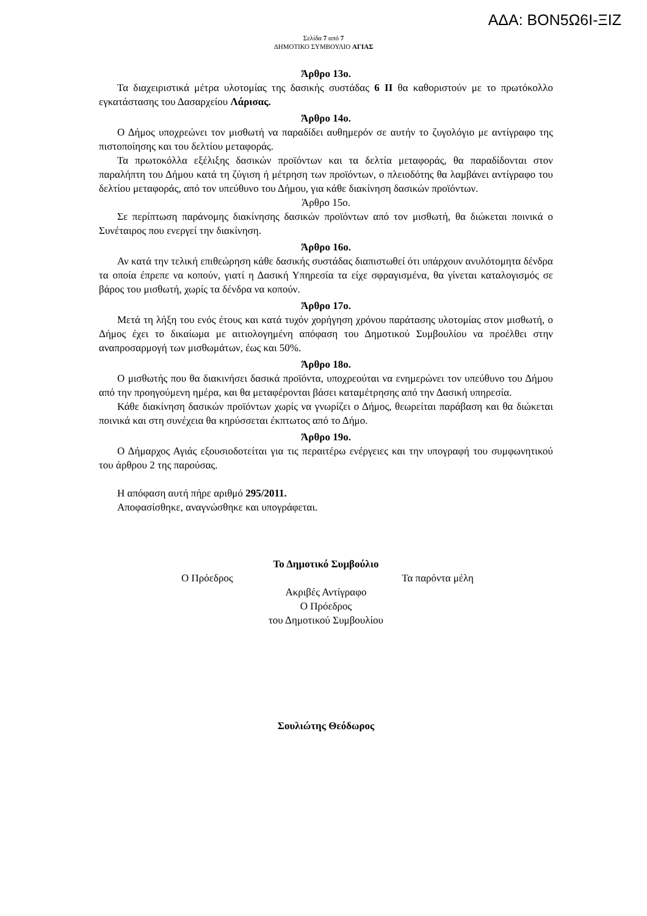ΑΔΑ: ΒΟΝ5Ω6Ι-ΞΙΖ
Σελίδα 7 από 7
ΔΗΜΟΤΙΚΟ ΣΥΜΒΟΥΛΙΟ ΑΓΙΑΣ
Άρθρο 13ο.
Τα διαχειριστικά μέτρα υλοτομίας της δασικής συστάδας 6 ΙΙ θα καθοριστούν με το πρωτόκολλο εγκατάστασης του Δασαρχείου Λάρισας.
Άρθρο 14ο.
Ο Δήμος υποχρεώνει τον μισθωτή να παραδίδει αυθημερόν σε αυτήν το ζυγολόγιο με αντίγραφο της πιστοποίησης και του δελτίου μεταφοράς.
Τα πρωτοκόλλα εξέλιξης δασικών προϊόντων και τα δελτία μεταφοράς, θα παραδίδονται στον παραλήπτη του Δήμου κατά τη ζύγιση ή μέτρηση των προϊόντων, ο πλειοδότης θα λαμβάνει αντίγραφο του δελτίου μεταφοράς, από τον υπεύθυνο του Δήμου, για κάθε διακίνηση δασικών προϊόντων.
Άρθρο 15ο.
Σε περίπτωση παράνομης διακίνησης δασικών προϊόντων από τον μισθωτή, θα διώκεται ποινικά ο Συνέταιρος που ενεργεί την διακίνηση.
Άρθρο 16ο.
Αν κατά την τελική επιθεώρηση κάθε δασικής συστάδας διαπιστωθεί ότι υπάρχουν ανυλότομητα δένδρα τα οποία έπρεπε να κοπούν, γιατί η Δασική Υπηρεσία τα είχε σφραγισμένα, θα γίνεται καταλογισμός σε βάρος του μισθωτή, χωρίς τα δένδρα να κοπούν.
Άρθρο 17ο.
Μετά τη λήξη του ενός έτους και κατά τυχόν χορήγηση χρόνου παράτασης υλοτομίας στον μισθωτή, ο Δήμος έχει το δικαίωμα με αιτιολογημένη απόφαση του Δημοτικού Συμβουλίου να προέλθει στην αναπροσαρμογή των μισθωμάτων, έως και 50%.
Άρθρο 18ο.
Ο μισθωτής που θα διακινήσει δασικά προϊόντα, υποχρεούται να ενημερώνει τον υπεύθυνο του Δήμου από την προηγούμενη ημέρα, και θα μεταφέρονται βάσει καταμέτρησης από την Δασική υπηρεσία.
Κάθε διακίνηση δασικών προϊόντων χωρίς να γνωρίζει ο Δήμος, θεωρείται παράβαση και θα διώκεται ποινικά και στη συνέχεια θα κηρύσσεται έκπτωτος από το Δήμο.
Άρθρο 19ο.
Ο Δήμαρχος Αγιάς εξουσιοδοτείται για τις περαιτέρω ενέργειες και την υπογραφή του συμφωνητικού του άρθρου 2 της παρούσας.
Η απόφαση αυτή πήρε αριθμό 295/2011.
Αποφασίσθηκε, αναγνώσθηκε και υπογράφεται.
Το Δημοτικό Συμβούλιο
Ο Πρόεδρος Τα παρόντα μέλη
Ακριβές Αντίγραφο
Ο Πρόεδρος
του Δημοτικού Συμβουλίου
Σουλιώτης Θεόδωρος